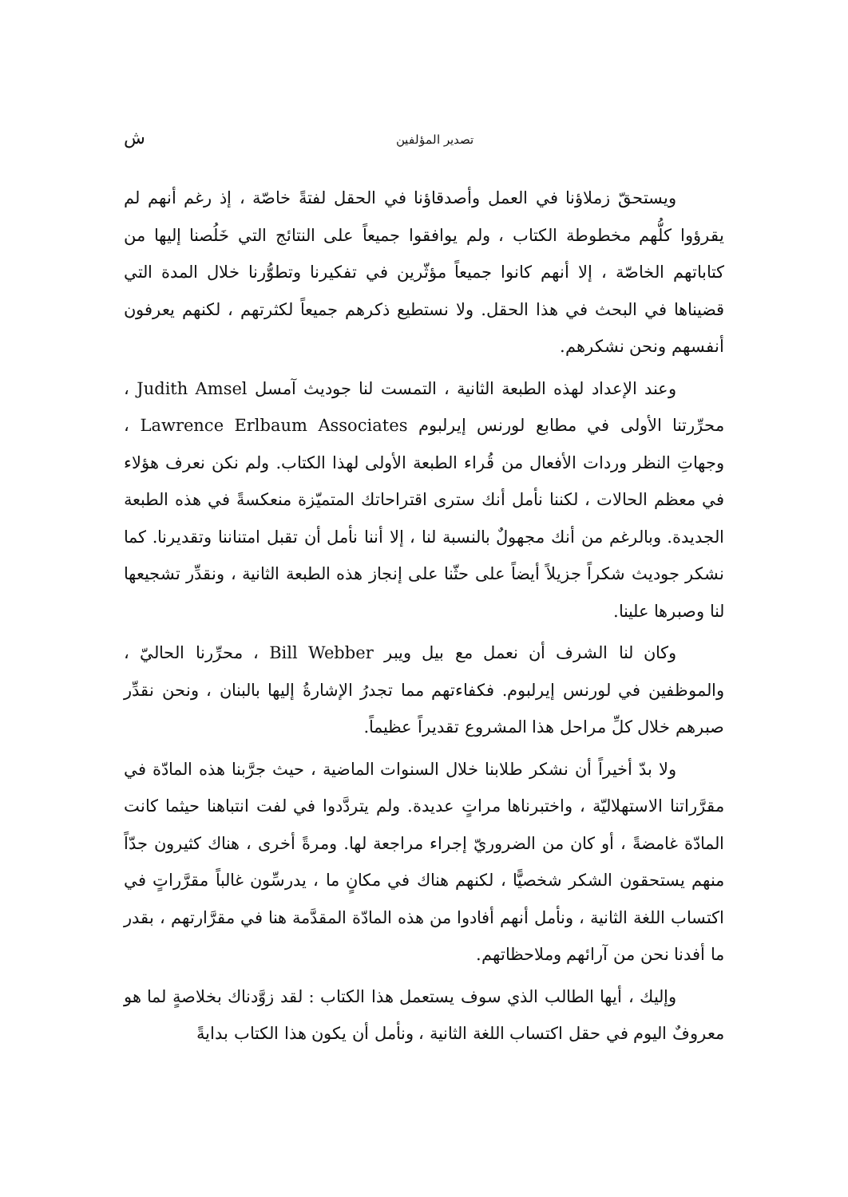تصدير المؤلفين ش
ويستحقّ زملاؤنا في العمل وأصدقاؤنا في الحقل لفتةً خاصّة ، إذ رغم أنهم لم يقرؤوا كلُّهم مخطوطة الكتاب ، ولم يوافقوا جميعاً على النتائج التي خَلُصنا إليها من كتاباتهم الخاصّة ، إلا أنهم كانوا جميعاً مؤثّرين في تفكيرنا وتطوُّرنا خلال المدة التي قضيناها في البحث في هذا الحقل. ولا نستطيع ذكرهم جميعاً لكثرتهم ، لكنهم يعرفون أنفسهم ونحن نشكرهم.
وعند الإعداد لهذه الطبعة الثانية ، التمست لنا جوديث آمسل Judith Amsel ، محرِّرتنا الأولى في مطابع لورنس إيرلبوم Lawrence Erlbaum Associates ، وجهاتِ النظر وردات الأفعال من قُراء الطبعة الأولى لهذا الكتاب. ولم نكن نعرف هؤلاء في معظم الحالات ، لكننا نأمل أنك سترى اقتراحاتك المتميّزة منعكسةً في هذه الطبعة الجديدة. وبالرغم من أنك مجهولٌ بالنسبة لنا ، إلا أننا نأمل أن تقبل امتناننا وتقديرنا. كما نشكر جوديث شكراً جزيلاً أيضاً على حثّنا على إنجاز هذه الطبعة الثانية ، ونقدِّر تشجيعها لنا وصبرها علينا.
وكان لنا الشرف أن نعمل مع بيل ويبر Bill Webber ، محرِّرنا الحاليّ ، والموظفين في لورنس إيرلبوم. فكفاءتهم مما تجدرُ الإشارةُ إليها بالبنان ، ونحن نقدِّر صبرهم خلال كلِّ مراحل هذا المشروع تقديراً عظيماً.
ولا بدّ أخيراً أن نشكر طلابنا خلال السنوات الماضية ، حيث جرَّبنا هذه المادّة في مقرَّراتنا الاستهلاليّة ، واختبرناها مراتٍ عديدة. ولم يتردَّدوا في لفت انتباهنا حيثما كانت المادّة غامضةً ، أو كان من الضروريّ إجراء مراجعة لها. ومرةً أخرى ، هناك كثيرون جدّاً منهم يستحقون الشكر شخصيًّا ، لكنهم هناك في مكانٍ ما ، يدرسِّون غالباً مقرَّراتٍ في اكتساب اللغة الثانية ، ونأمل أنهم أفادوا من هذه المادّة المقدَّمة هنا في مقرَّارتهم ، بقدر ما أفدنا نحن من آرائهم وملاحظاتهم.
وإليك ، أيها الطالب الذي سوف يستعمل هذا الكتاب : لقد زوَّدناك بخلاصةٍ لما هو معروفٌ اليوم في حقل اكتساب اللغة الثانية ، ونأمل أن يكون هذا الكتاب بدايةً